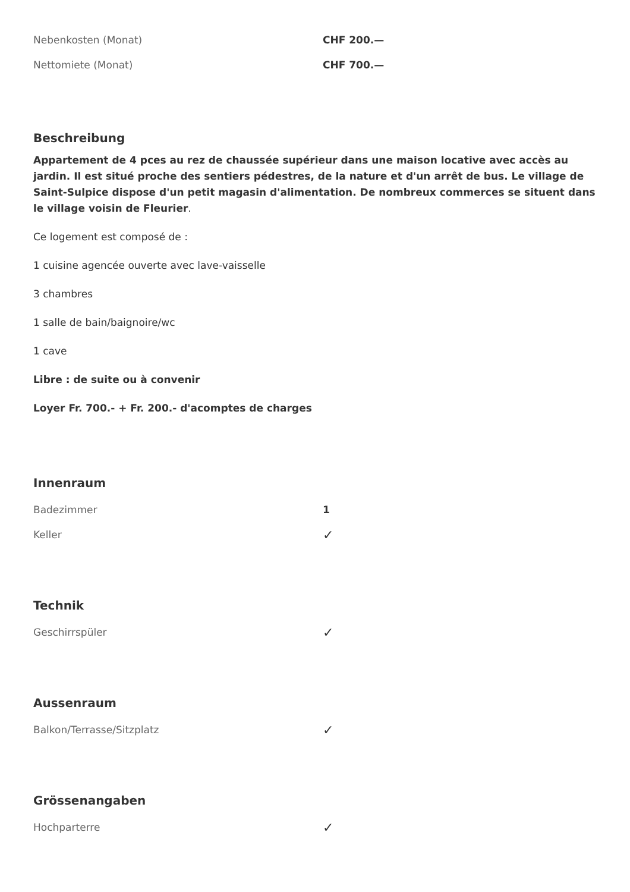| Nebenkosten (Monat) | CHF 200.— |
| Nettomiete (Monat) | CHF 700.— |
Beschreibung
Appartement de 4 pces au rez de chaussée supérieur dans une maison locative avec accès au jardin. Il est situé proche des sentiers pédestres, de la nature et d'un arrêt de bus. Le village de Saint-Sulpice dispose d'un petit magasin d'alimentation. De nombreux commerces se situent dans le village voisin de Fleurier.
Ce logement est composé de :
1 cuisine agencée ouverte avec lave-vaisselle
3 chambres
1 salle de bain/baignoire/wc
1 cave
Libre : de suite ou à convenir
Loyer Fr. 700.- + Fr. 200.- d'acomptes de charges
Innenraum
| Badezimmer | 1 |
| Keller | ✓ |
Technik
| Geschirrspüler | ✓ |
Aussenraum
| Balkon/Terrasse/Sitzplatz | ✓ |
Grössenangaben
| Hochparterre | ✓ |